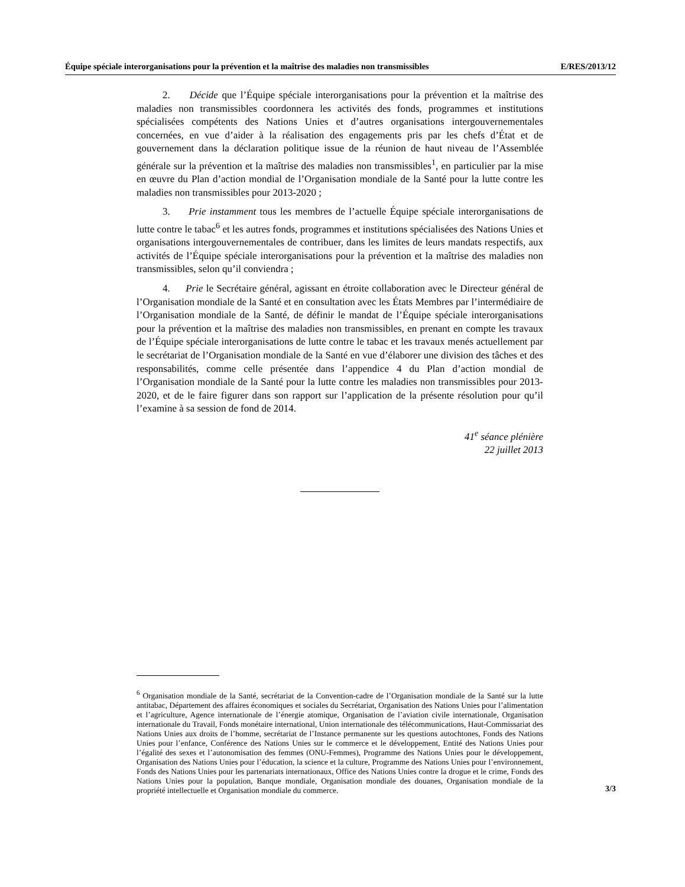Équipe spéciale interorganisations pour la prévention et la maîtrise des maladies non transmissibles E/RES/2013/12
2. Décide que l’Équipe spéciale interorganisations pour la prévention et la maîtrise des maladies non transmissibles coordonnera les activités des fonds, programmes et institutions spécialisées compétents des Nations Unies et d’autres organisations intergouvernementales concernées, en vue d’aider à la réalisation des engagements pris par les chefs d’État et de gouvernement dans la déclaration politique issue de la réunion de haut niveau de l’Assemblée générale sur la prévention et la maîtrise des maladies non transmissibles<sup>1</sup>, en particulier par la mise en œuvre du Plan d’action mondial de l’Organisation mondiale de la Santé pour la lutte contre les maladies non transmissibles pour 2013-2020 ;
3. Prie instamment tous les membres de l’actuelle Équipe spéciale interorganisations de lutte contre le tabac<sup>6</sup> et les autres fonds, programmes et institutions spécialisées des Nations Unies et organisations intergouvernementales de contribuer, dans les limites de leurs mandats respectifs, aux activités de l’Équipe spéciale interorganisations pour la prévention et la maîtrise des maladies non transmissibles, selon qu’il conviendra ;
4. Prie le Secrétaire général, agissant en étroite collaboration avec le Directeur général de l’Organisation mondiale de la Santé et en consultation avec les États Membres par l’intermédiaire de l’Organisation mondiale de la Santé, de définir le mandat de l’Équipe spéciale interorganisations pour la prévention et la maîtrise des maladies non transmissibles, en prenant en compte les travaux de l’Équipe spéciale interorganisations de lutte contre le tabac et les travaux menés actuellement par le secrétariat de l’Organisation mondiale de la Santé en vue d’élaborer une division des tâches et des responsabilités, comme celle présentée dans l’appendice 4 du Plan d’action mondial de l’Organisation mondiale de la Santé pour la lutte contre les maladies non transmissibles pour 2013-2020, et de le faire figurer dans son rapport sur l’application de la présente résolution pour qu’il l’examine à sa session de fond de 2014.
41<sup>e</sup> séance plénière
22 juillet 2013
<sup>6</sup> Organisation mondiale de la Santé, secrétariat de la Convention-cadre de l’Organisation mondiale de la Santé sur la lutte antitabac, Département des affaires économiques et sociales du Secrétariat, Organisation des Nations Unies pour l’alimentation et l’agriculture, Agence internationale de l’énergie atomique, Organisation de l’aviation civile internationale, Organisation internationale du Travail, Fonds monétaire international, Union internationale des télécommunications, Haut-Commissariat des Nations Unies aux droits de l’homme, secrétariat de l’Instance permanente sur les questions autochtones, Fonds des Nations Unies pour l’enfance, Conférence des Nations Unies sur le commerce et le développement, Entité des Nations Unies pour l’égalité des sexes et l’autonomisation des femmes (ONU-Femmes), Programme des Nations Unies pour le développement, Organisation des Nations Unies pour l’éducation, la science et la culture, Programme des Nations Unies pour l’environnement, Fonds des Nations Unies pour les partenariats internationaux, Office des Nations Unies contre la drogue et le crime, Fonds des Nations Unies pour la population, Banque mondiale, Organisation mondiale des douanes, Organisation mondiale de la propriété intellectuelle et Organisation mondiale du commerce.
3/3